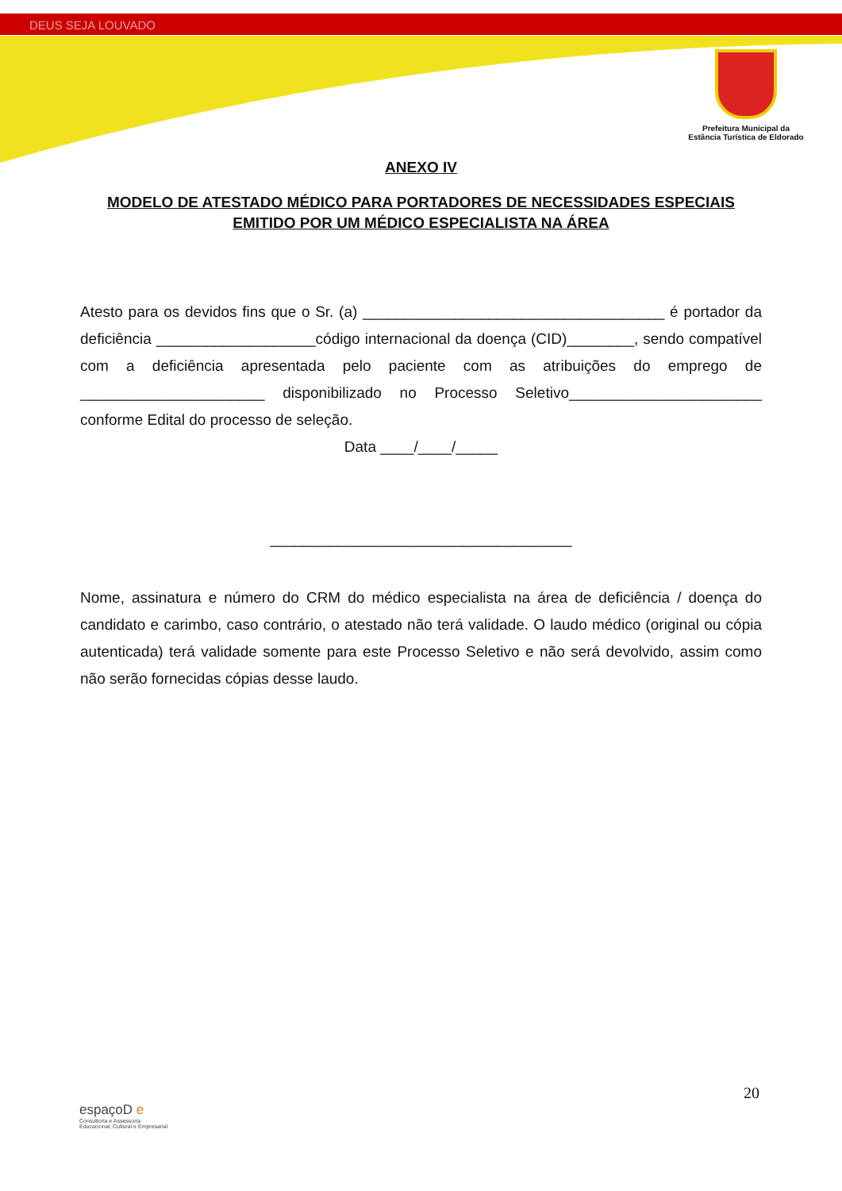DEUS SEJA LOUVADO
Prefeitura Municipal da
Estância Turística de Eldorado
ANEXO IV
MODELO DE ATESTADO MÉDICO PARA PORTADORES DE NECESSIDADES ESPECIAIS
EMITIDO POR UM MÉDICO ESPECIALISTA NA ÁREA
Atesto para os devidos fins que o Sr. (a) ____________________________________ é portador da deficiência ___________________código internacional da doença (CID)________, sendo compatível com a deficiência apresentada pelo paciente com as atribuições do emprego de ______________________ disponibilizado no Processo Seletivo_______________________ conforme Edital do processo de seleção.
Data ____/____/_____
____________________________________
Nome, assinatura e número do CRM do médico especialista na área de deficiência / doença do candidato e carimbo, caso contrário, o atestado não terá validade. O laudo médico (original ou cópia autenticada) terá validade somente para este Processo Seletivo e não será devolvido, assim como não serão fornecidas cópias desse laudo.
20
espaçoD e
Consultoria e Assessoria
Educacional, Cultural e Empresarial